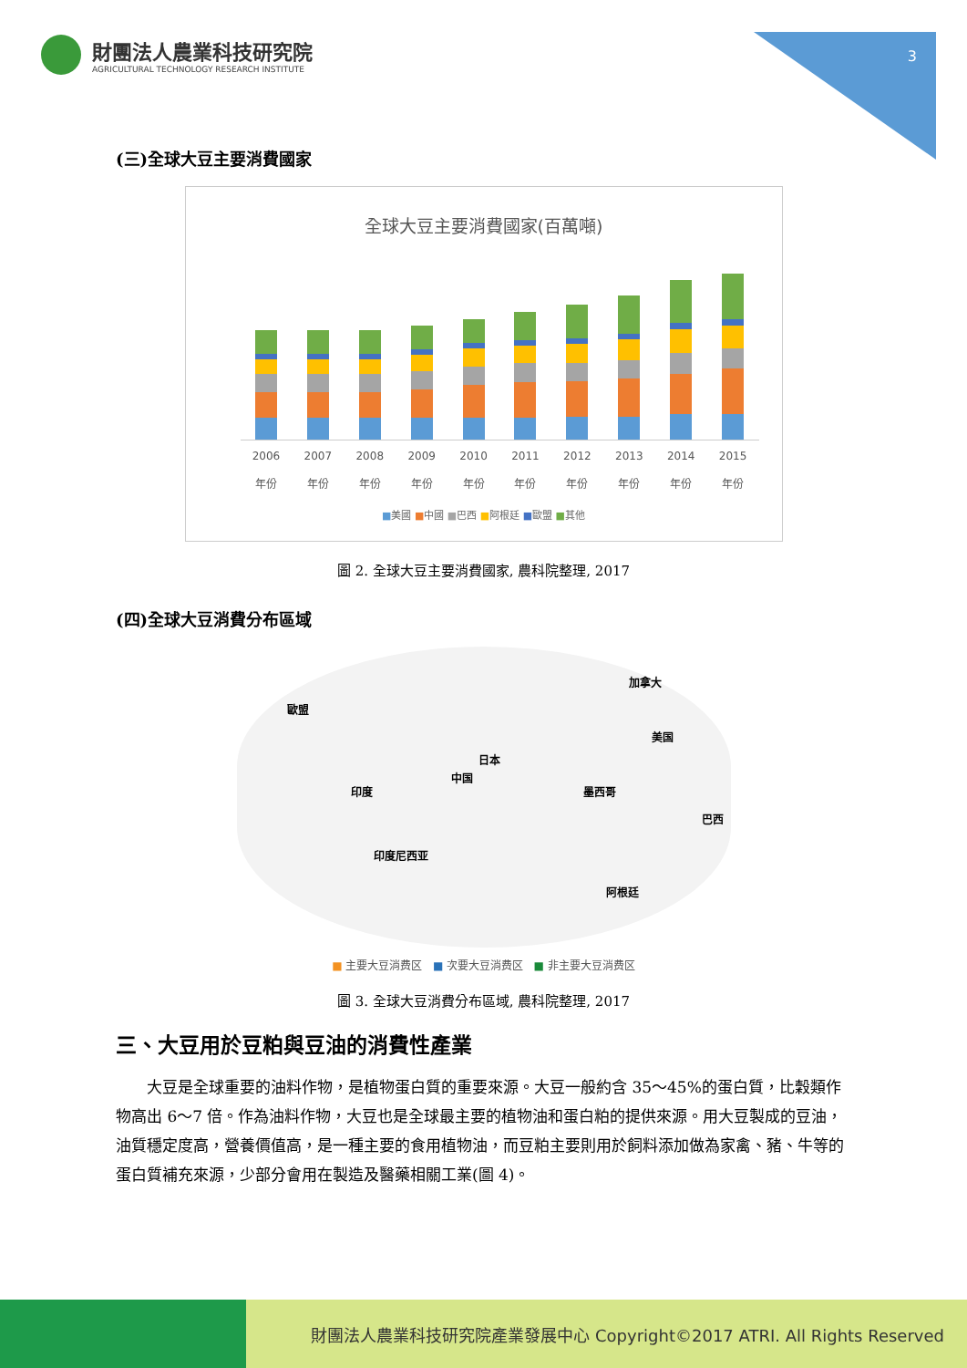3
財團法人農業科技研究院
AGRICULTURAL TECHNOLOGY RESEARCH INSTITUTE
(三)全球大豆主要消費國家
全球大豆主要消費國家(百萬噸)
2006
年份
2007
年份
2008
年份
2009
年份
2010
年份
2011
年份
2012
年份
2013
年份
2014
年份
2015
年份
■美國 ■中國 ■巴西 ■阿根廷 ■歐盟 ■其他
圖 2. 全球大豆主要消費國家, 農科院整理, 2017
(四)全球大豆消費分布區域
歐盟
加拿大
美国
日本
中国
印度 墨西哥
巴西
印度尼西亚
阿根廷
■ 主要大豆消费区 ■ 次要大豆消费区 ■ 非主要大豆消费区
圖 3. 全球大豆消費分布區域, 農科院整理, 2017
三、大豆用於豆粕與豆油的消費性產業
大豆是全球重要的油料作物，是植物蛋白質的重要來源。大豆一般約含 35～45%的蛋白質，比穀類作物高出 6～7 倍。作為油料作物，大豆也是全球最主要的植物油和蛋白粕的提供來源。用大豆製成的豆油，油質穩定度高，營養價值高，是一種主要的食用植物油，而豆粕主要則用於飼料添加做為家禽、豬、牛等的蛋白質補充來源，少部分會用在製造及醫藥相關工業(圖 4)。
財團法人農業科技研究院產業發展中心 Copyright©2017 ATRI. All Rights Reserved